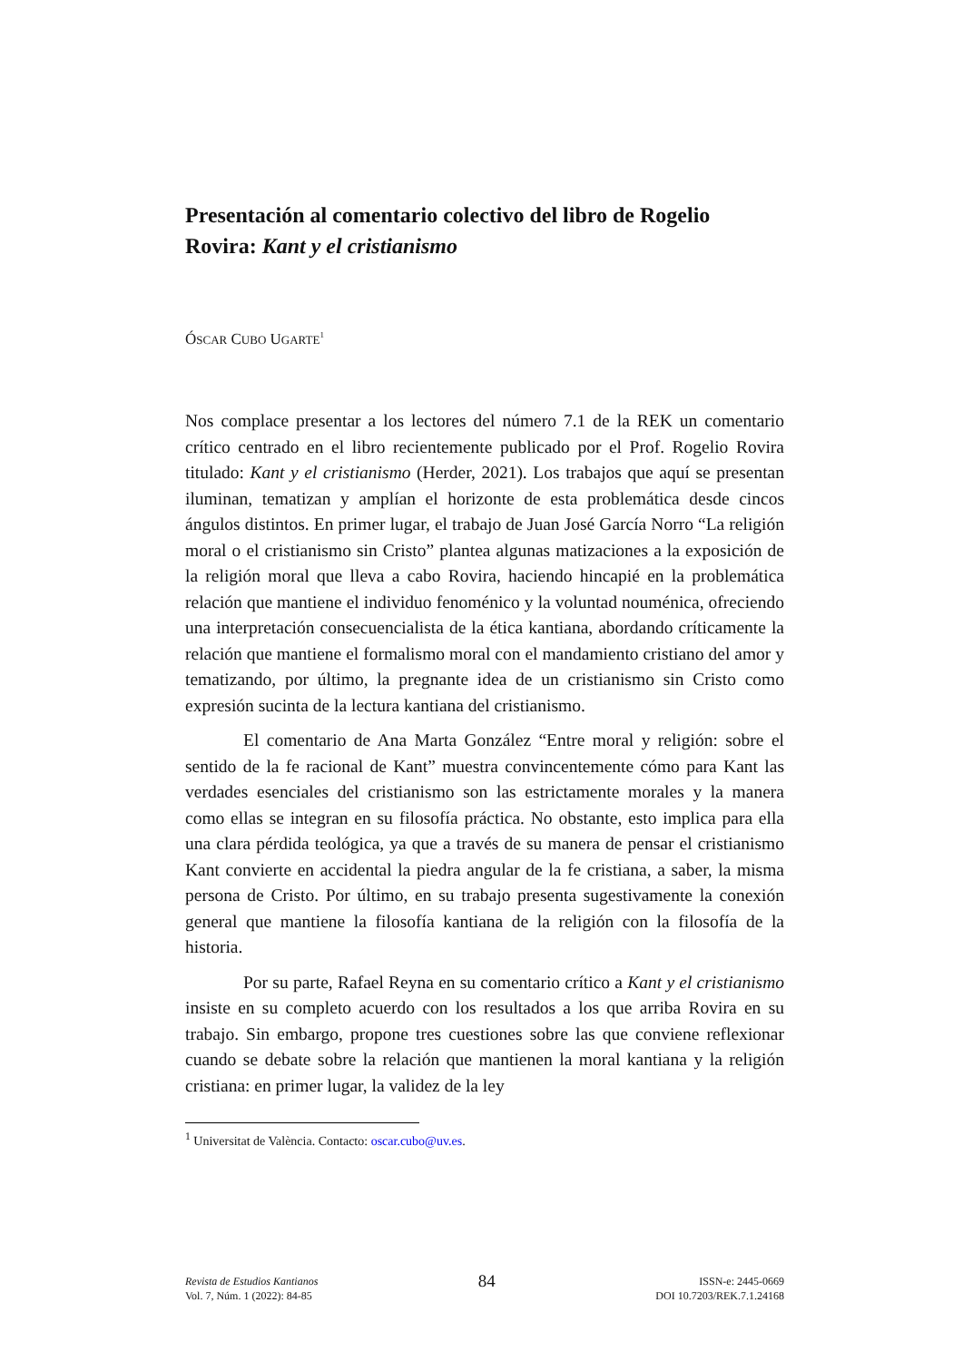Presentación al comentario colectivo del libro de Rogelio Rovira: Kant y el cristianismo
ÓSCAR CUBO UGARTE<sup>1</sup>
Nos complace presentar a los lectores del número 7.1 de la REK un comentario crítico centrado en el libro recientemente publicado por el Prof. Rogelio Rovira titulado: Kant y el cristianismo (Herder, 2021). Los trabajos que aquí se presentan iluminan, tematizan y amplían el horizonte de esta problemática desde cincos ángulos distintos. En primer lugar, el trabajo de Juan José García Norro “La religión moral o el cristianismo sin Cristo” plantea algunas matizaciones a la exposición de la religión moral que lleva a cabo Rovira, haciendo hincapié en la problemática relación que mantiene el individuo fenoménico y la voluntad nouménica, ofreciendo una interpretación consecuencialista de la ética kantiana, abordando críticamente la relación que mantiene el formalismo moral con el mandamiento cristiano del amor y tematizando, por último, la pregnante idea de un cristianismo sin Cristo como expresión sucinta de la lectura kantiana del cristianismo.
El comentario de Ana Marta González “Entre moral y religión: sobre el sentido de la fe racional de Kant” muestra convincentemente cómo para Kant las verdades esenciales del cristianismo son las estrictamente morales y la manera como ellas se integran en su filosofía práctica. No obstante, esto implica para ella una clara pérdida teológica, ya que a través de su manera de pensar el cristianismo Kant convierte en accidental la piedra angular de la fe cristiana, a saber, la misma persona de Cristo. Por último, en su trabajo presenta sugestivamente la conexión general que mantiene la filosofía kantiana de la religión con la filosofía de la historia.
Por su parte, Rafael Reyna en su comentario crítico a Kant y el cristianismo insiste en su completo acuerdo con los resultados a los que arriba Rovira en su trabajo. Sin embargo, propone tres cuestiones sobre las que conviene reflexionar cuando se debate sobre la relación que mantienen la moral kantiana y la religión cristiana: en primer lugar, la validez de la ley
<sup>1</sup> Universitat de València. Contacto: oscar.cubo@uv.es.
Revista de Estudios Kantianos
Vol. 7, Núm. 1 (2022): 84-85
84
ISSN-e: 2445-0669
DOI 10.7203/REK.7.1.24168